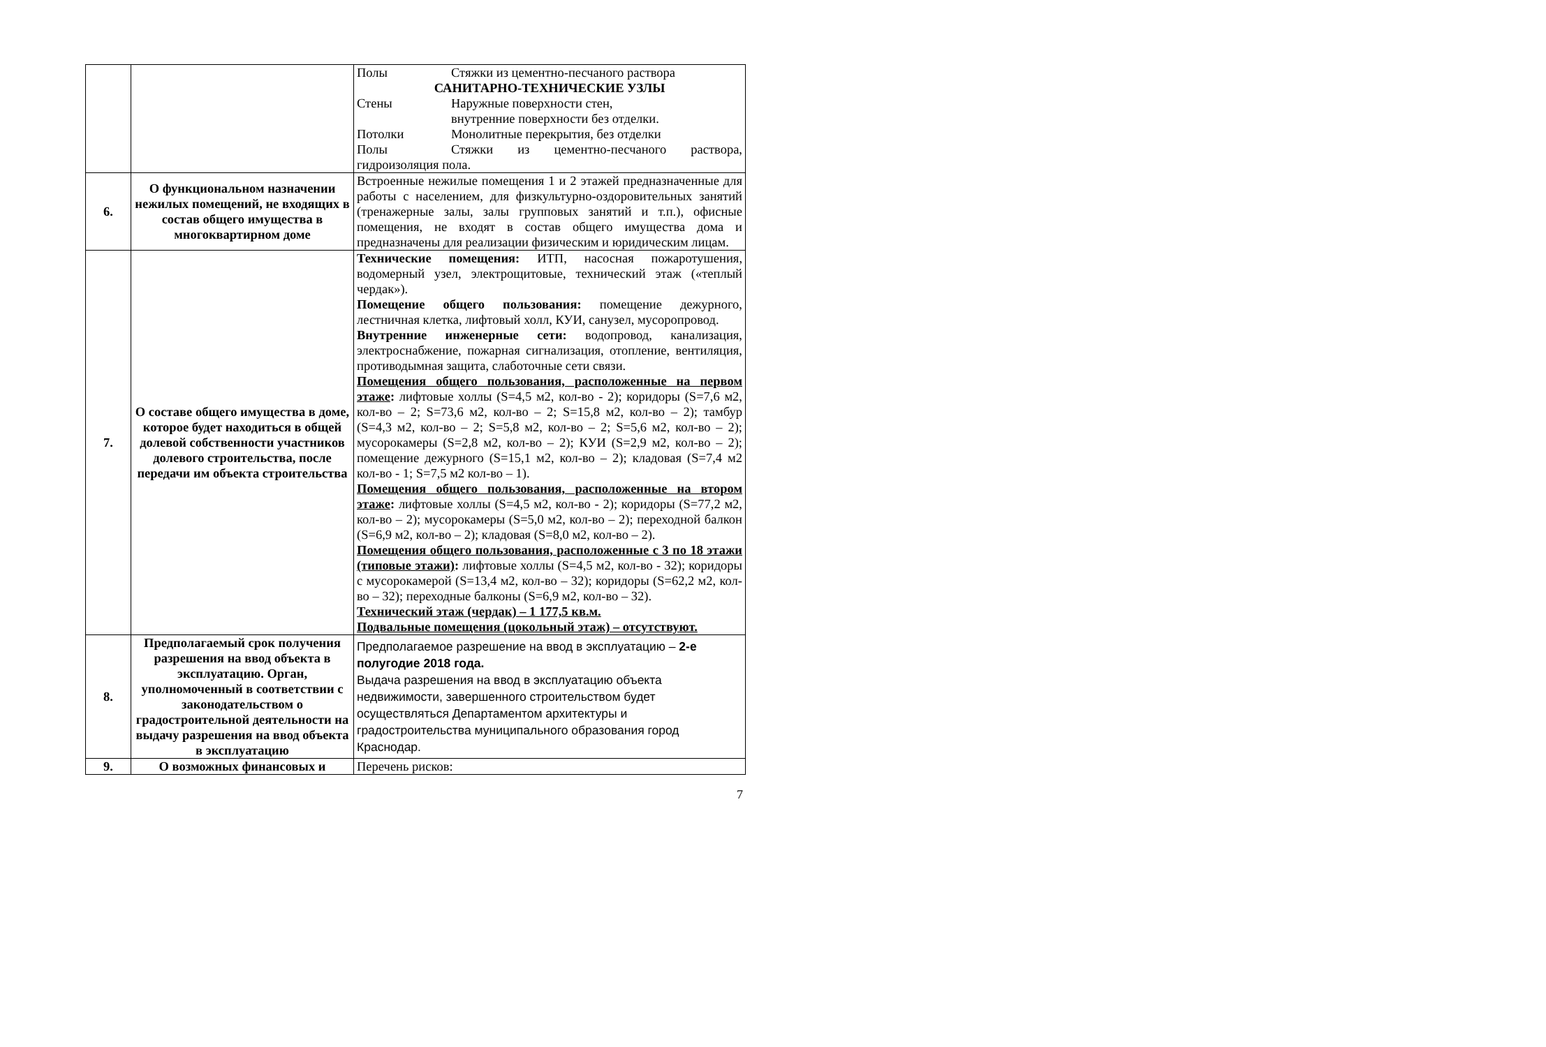| | | Полы Стяжки из цементно-песчаного раствора САНИТАРНО-ТЕХНИЧЕСКИЕ УЗЛЫ Стены Наружные поверхности стен, внутренние поверхности без отделки. Потолки Монолитные перекрытия, без отделки Полы Стяжки из цементно-песчаного раствора, гидроизоляция пола. |
| 6. | О функциональном назначении нежилых помещений, не входящих в состав общего имущества в многоквартирном доме | Встроенные нежилые помещения 1 и 2 этажей предназначенные для работы с населением, для физкультурно-оздоровительных занятий (тренажерные залы, залы групповых занятий и т.п.), офисные помещения, не входят в состав общего имущества дома и предназначены для реализации физическим и юридическим лицам. |
| 7. | О составе общего имущества в доме, которое будет находиться в общей долевой собственности участников долевого строительства, после передачи им объекта строительства | Технические помещения: ИТП, насосная пожаротушения, водомерный узел, электрощитовые, технический этаж («теплый чердак»). Помещение общего пользования: помещение дежурного, лестничная клетка, лифтовый холл, КУИ, санузел, мусоропровод. Внутренние инженерные сети: водопровод, канализация, электроснабжение, пожарная сигнализация, отопление, вентиляция, противодымная защита, слаботочные сети связи. Помещения общего пользования, расположенные на первом этаже : лифтовые холлы (S=4,5 м2, кол-во - 2); коридоры (S=7,6 м2, кол-во – 2; S=73,6 м2, кол-во – 2; S=15,8 м2, кол-во – 2); тамбур (S=4,3 м2, кол-во – 2; S=5,8 м2, кол-во – 2; S=5,6 м2, кол-во – 2); мусорокамеры (S=2,8 м2, кол-во – 2); КУИ (S=2,9 м2, кол-во – 2); помещение дежурного (S=15,1 м2, кол-во – 2); кладовая (S=7,4 м2 кол-во - 1; S=7,5 м2 кол-во – 1). Помещения общего пользования, расположенные на втором этаже : лифтовые холлы (S=4,5 м2, кол-во - 2); коридоры (S=77,2 м2, кол-во – 2); мусорокамеры (S=5,0 м2, кол-во – 2); переходной балкон (S=6,9 м2, кол-во – 2); кладовая (S=8,0 м2, кол-во – 2). Помещения общего пользования, расположенные с 3 по 18 этажи (типовые этажи) : лифтовые холлы (S=4,5 м2, кол-во - 32); коридоры с мусорокамерой (S=13,4 м2, кол-во – 32); коридоры (S=62,2 м2, кол-во – 32); переходные балконы (S=6,9 м2, кол-во – 32). Технический этаж (чердак) – 1 177,5 кв.м. Подвальные помещения (цокольный этаж) – отсутствуют. |
| 8. | Предполагаемый срок получения разрешения на ввод объекта в эксплуатацию. Орган, уполномоченный в соответствии с законодательством о градостроительной деятельности на выдачу разрешения на ввод объекта в эксплуатацию | Предполагаемое разрешение на ввод в эксплуатацию – 2-е полугодие 2018 года. Выдача разрешения на ввод в эксплуатацию объекта недвижимости, завершенного строительством будет осуществляться Департаментом архитектуры и градостроительства муниципального образования город Краснодар. |
| 9. | О возможных финансовых и | Перечень рисков: |
7